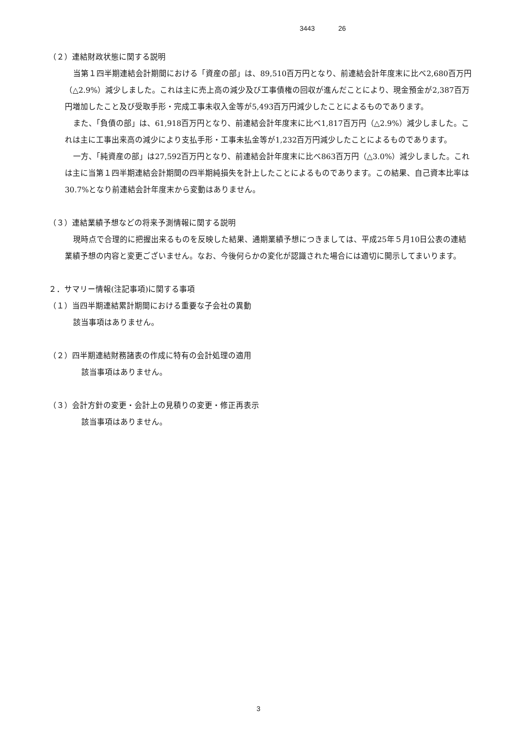3443 26
（２）連結財政状態に関する説明
当第１四半期連結会計期間における「資産の部」は、89,510百万円となり、前連結会計年度末に比べ2,680百万円（△2.9%）減少しました。これは主に売上高の減少及び工事債権の回収が進んだことにより、現金預金が2,387百万円増加したこと及び受取手形・完成工事未収入金等が5,493百万円減少したことによるものであります。
また、「負債の部」は、61,918百万円となり、前連結会計年度末に比べ1,817百万円（△2.9%）減少しました。これは主に工事出来高の減少により支払手形・工事未払金等が1,232百万円減少したことによるものであります。
一方、「純資産の部」は27,592百万円となり、前連結会計年度末に比べ863百万円（△3.0%）減少しました。これは主に当第１四半期連結会計期間の四半期純損失を計上したことによるものであります。この結果、自己資本比率は30.7%となり前連結会計年度末から変動はありません。
（３）連結業績予想などの将来予測情報に関する説明
現時点で合理的に把握出来るものを反映した結果、通期業績予想につきましては、平成25年５月10日公表の連結業績予想の内容と変更ございません。なお、今後何らかの変化が認識された場合には適切に開示してまいります。
２．サマリー情報(注記事項)に関する事項
（１）当四半期連結累計期間における重要な子会社の異動
該当事項はありません。
（２）四半期連結財務諸表の作成に特有の会計処理の適用
該当事項はありません。
（３）会計方針の変更・会計上の見積りの変更・修正再表示
該当事項はありません。
3